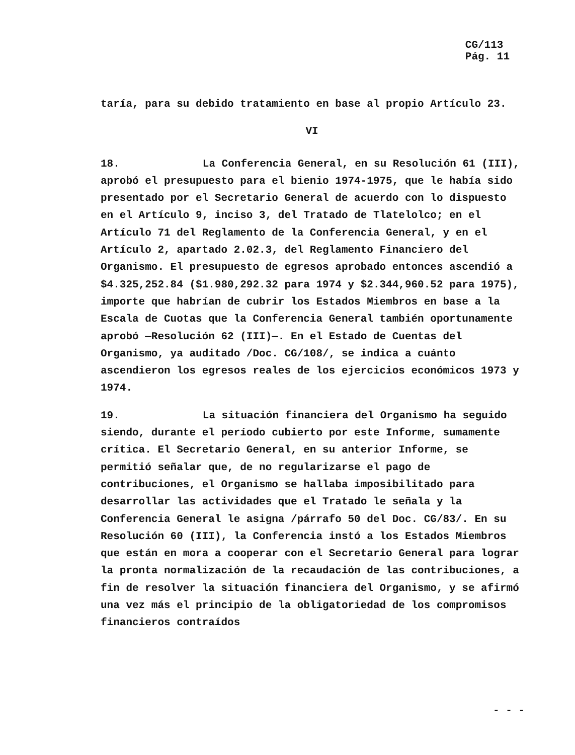CG/113
Pág. 11
taría, para su debido tratamiento en base al propio Artículo 23.
VI
18. La Conferencia General, en su Resolución 61 (III), aprobó el presupuesto para el bienio 1974-1975, que le había sido presentado por el Secretario General de acuerdo con lo dispuesto en el Artículo 9, inciso 3, del Tratado de Tlatelolco; en el Artículo 71 del Reglamento de la Conferencia General, y en el Artículo 2, apartado 2.02.3, del Reglamento Financiero del Organismo. El presupuesto de egresos aprobado entonces ascendió a $4.325,252.84 ($1.980,292.32 para 1974 y $2.344,960.52 para 1975), importe que habrían de cubrir los Estados Miembros en base a la Escala de Cuotas que la Conferencia General también oportunamente aprobó —Resolución 62 (III)—. En el Estado de Cuentas del Organismo, ya auditado /Doc. CG/108/, se indica a cuánto ascendieron los egresos reales de los ejercicios económicos 1973 y 1974.
19. La situación financiera del Organismo ha seguido siendo, durante el período cubierto por este Informe, sumamente crítica. El Secretario General, en su anterior Informe, se permitió señalar que, de no regularizarse el pago de contribuciones, el Organismo se hallaba imposibilitado para desarrollar las actividades que el Tratado le señala y la Conferencia General le asigna /párrafo 50 del Doc. CG/83/. En su Resolución 60 (III), la Conferencia instó a los Estados Miembros que están en mora a cooperar con el Secretario General para lograr la pronta normalización de la recaudación de las contribuciones, a fin de resolver la situación financiera del Organismo, y se afirmó una vez más el principio de la obligatoriedad de los compromisos financieros contraídos
- - -